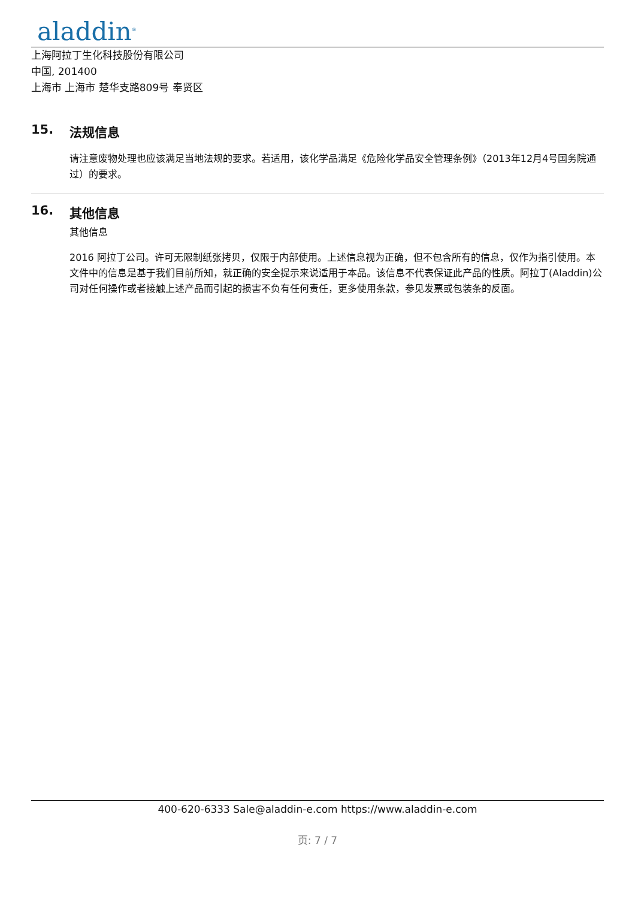aladdin<sup>®</sup>
上海阿拉丁生化科技股份有限公司
中国, 201400
上海市 上海市 楚华支路809号 奉贤区
15. 法规信息
请注意废物处理也应该满足当地法规的要求。若适用，该化学品满足《危险化学品安全管理条例》（2013年12月4号国务院通过）的要求。
16. 其他信息
其他信息
2016 阿拉丁公司。许可无限制纸张拷贝，仅限于内部使用。上述信息视为正确，但不包含所有的信息，仅作为指引使用。本文件中的信息是基于我们目前所知，就正确的安全提示来说适用于本品。该信息不代表保证此产品的性质。阿拉丁(Aladdin)公司对任何操作或者接触上述产品而引起的损害不负有任何责任，更多使用条款，参见发票或包装条的反面。
400-620-6333 Sale@aladdin-e.com https://www.aladdin-e.com
页: 7 / 7